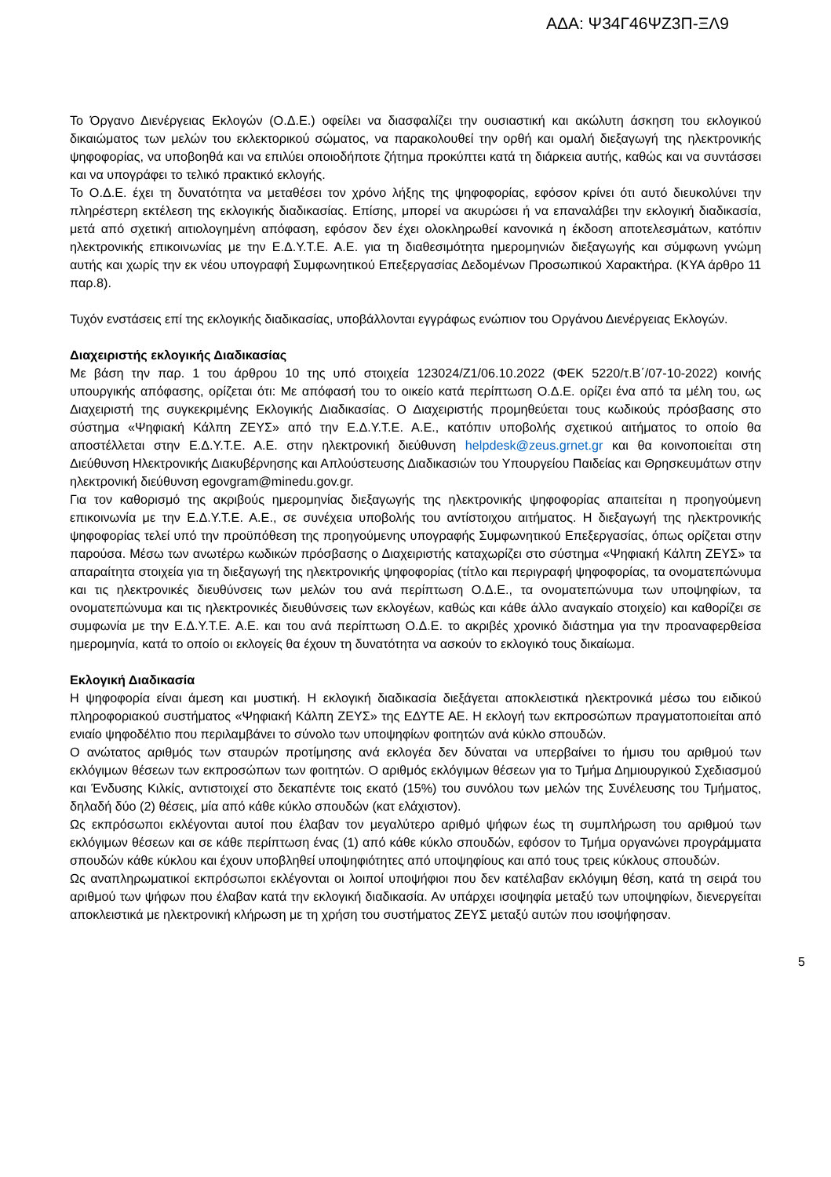ΑΔΑ: Ψ34Γ46ΨΖ3Π-ΞΛ9
Το Όργανο Διενέργειας Εκλογών (Ο.Δ.Ε.) οφείλει να διασφαλίζει την ουσιαστική και ακώλυτη άσκηση του εκλογικού δικαιώματος των μελών του εκλεκτορικού σώματος, να παρακολουθεί την ορθή και ομαλή διεξαγωγή της ηλεκτρονικής ψηφοφορίας, να υποβοηθά και να επιλύει οποιοδήποτε ζήτημα προκύπτει κατά τη διάρκεια αυτής, καθώς και να συντάσσει και να υπογράφει το τελικό πρακτικό εκλογής.
Το Ο.Δ.Ε. έχει τη δυνατότητα να μεταθέσει τον χρόνο λήξης της ψηφοφορίας, εφόσον κρίνει ότι αυτό διευκολύνει την πληρέστερη εκτέλεση της εκλογικής διαδικασίας. Επίσης, μπορεί να ακυρώσει ή να επαναλάβει την εκλογική διαδικασία, μετά από σχετική αιτιολογημένη απόφαση, εφόσον δεν έχει ολοκληρωθεί κανονικά η έκδοση αποτελεσμάτων, κατόπιν ηλεκτρονικής επικοινωνίας με την Ε.Δ.Υ.Τ.Ε. Α.Ε. για τη διαθεσιμότητα ημερομηνιών διεξαγωγής και σύμφωνη γνώμη αυτής και χωρίς την εκ νέου υπογραφή Συμφωνητικού Επεξεργασίας Δεδομένων Προσωπικού Χαρακτήρα. (ΚΥΑ άρθρο 11 παρ.8).
Τυχόν ενστάσεις επί της εκλογικής διαδικασίας, υποβάλλονται εγγράφως ενώπιον του Οργάνου Διενέργειας Εκλογών.
Διαχειριστής εκλογικής Διαδικασίας
Με βάση την παρ. 1 του άρθρου 10 της υπό στοιχεία 123024/Ζ1/06.10.2022 (ΦΕΚ 5220/τ.Β΄/07-10-2022) κοινής υπουργικής απόφασης, ορίζεται ότι: Με απόφασή του το οικείο κατά περίπτωση Ο.Δ.Ε. ορίζει ένα από τα μέλη του, ως Διαχειριστή της συγκεκριμένης Εκλογικής Διαδικασίας. Ο Διαχειριστής προμηθεύεται τους κωδικούς πρόσβασης στο σύστημα «Ψηφιακή Κάλπη ΖΕΥΣ» από την Ε.Δ.Υ.Τ.Ε. Α.Ε., κατόπιν υποβολής σχετικού αιτήματος το οποίο θα αποστέλλεται στην Ε.Δ.Υ.Τ.Ε. Α.Ε. στην ηλεκτρονική διεύθυνση helpdesk@zeus.grnet.gr και θα κοινοποιείται στη Διεύθυνση Ηλεκτρονικής Διακυβέρνησης και Απλούστευσης Διαδικασιών του Υπουργείου Παιδείας και Θρησκευμάτων στην ηλεκτρονική διεύθυνση egovgram@minedu.gov.gr.
Για τον καθορισμό της ακριβούς ημερομηνίας διεξαγωγής της ηλεκτρονικής ψηφοφορίας απαιτείται η προηγούμενη επικοινωνία με την Ε.Δ.Υ.Τ.Ε. Α.Ε., σε συνέχεια υποβολής του αντίστοιχου αιτήματος. Η διεξαγωγή της ηλεκτρονικής ψηφοφορίας τελεί υπό την προϋπόθεση της προηγούμενης υπογραφής Συμφωνητικού Επεξεργασίας, όπως ορίζεται στην παρούσα. Μέσω των ανωτέρω κωδικών πρόσβασης ο Διαχειριστής καταχωρίζει στο σύστημα «Ψηφιακή Κάλπη ΖΕΥΣ» τα απαραίτητα στοιχεία για τη διεξαγωγή της ηλεκτρονικής ψηφοφορίας (τίτλο και περιγραφή ψηφοφορίας, τα ονοματεπώνυμα και τις ηλεκτρονικές διευθύνσεις των μελών του ανά περίπτωση Ο.Δ.Ε., τα ονοματεπώνυμα των υποψηφίων, τα ονοματεπώνυμα και τις ηλεκτρονικές διευθύνσεις των εκλογέων, καθώς και κάθε άλλο αναγκαίο στοιχείο) και καθορίζει σε συμφωνία με την Ε.Δ.Υ.Τ.Ε. Α.Ε. και του ανά περίπτωση Ο.Δ.Ε. το ακριβές χρονικό διάστημα για την προαναφερθείσα ημερομηνία, κατά το οποίο οι εκλογείς θα έχουν τη δυνατότητα να ασκούν το εκλογικό τους δικαίωμα.
Εκλογική Διαδικασία
Η ψηφοφορία είναι άμεση και μυστική. Η εκλογική διαδικασία διεξάγεται αποκλειστικά ηλεκτρονικά μέσω του ειδικού πληροφοριακού συστήματος «Ψηφιακή Κάλπη ΖΕΥΣ» της ΕΔΥΤΕ ΑΕ. Η εκλογή των εκπροσώπων πραγματοποιείται από ενιαίο ψηφοδέλτιο που περιλαμβάνει το σύνολο των υποψηφίων φοιτητών ανά κύκλο σπουδών.
Ο ανώτατος αριθμός των σταυρών προτίμησης ανά εκλογέα δεν δύναται να υπερβαίνει το ήμισυ του αριθμού των εκλόγιμων θέσεων των εκπροσώπων των φοιτητών. Ο αριθμός εκλόγιμων θέσεων για το Τμήμα Δημιουργικού Σχεδιασμού και Ένδυσης Κιλκίς, αντιστοιχεί στο δεκαπέντε τοις εκατό (15%) του συνόλου των μελών της Συνέλευσης του Τμήματος, δηλαδή δύο (2) θέσεις, μία από κάθε κύκλο σπουδών (κατ ελάχιστον).
Ως εκπρόσωποι εκλέγονται αυτοί που έλαβαν τον μεγαλύτερο αριθμό ψήφων έως τη συμπλήρωση του αριθμού των εκλόγιμων θέσεων και σε κάθε περίπτωση ένας (1) από κάθε κύκλο σπουδών, εφόσον το Τμήμα οργανώνει προγράμματα σπουδών κάθε κύκλου και έχουν υποβληθεί υποψηφιότητες από υποψηφίους και από τους τρεις κύκλους σπουδών.
Ως αναπληρωματικοί εκπρόσωποι εκλέγονται οι λοιποί υποψήφιοι που δεν κατέλαβαν εκλόγιμη θέση, κατά τη σειρά του αριθμού των ψήφων που έλαβαν κατά την εκλογική διαδικασία. Αν υπάρχει ισοψηφία μεταξύ των υποψηφίων, διενεργείται αποκλειστικά με ηλεκτρονική κλήρωση με τη χρήση του συστήματος ΖΕΥΣ μεταξύ αυτών που ισοψήφησαν.
5